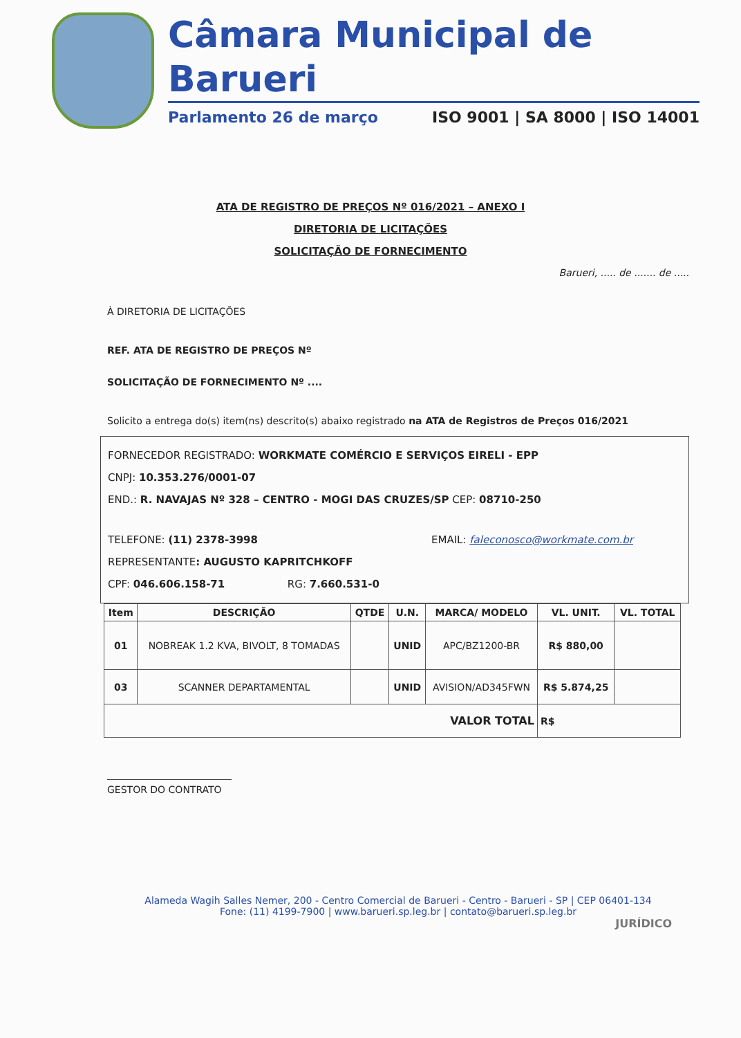Câmara Municipal de Barueri
Parlamento 26 de março ISO 9001 | SA 8000 | ISO 14001
ATA DE REGISTRO DE PREÇOS Nº 016/2021 – ANEXO I
DIRETORIA DE LICITAÇÕES
SOLICITAÇÃO DE FORNECIMENTO
Barueri, ..... de ....... de .....
À DIRETORIA DE LICITAÇÕES
REF. ATA DE REGISTRO DE PREÇOS Nº
SOLICITAÇÃO DE FORNECIMENTO Nº ....
Solicito a entrega do(s) item(ns) descrito(s) abaixo registrado na ATA de Registros de Preços 016/2021
FORNECEDOR REGISTRADO: WORKMATE COMÉRCIO E SERVIÇOS EIRELI - EPP
CNPJ: 10.353.276/0001-07
END.: R. NAVAJAS Nº 328 – CENTRO - MOGI DAS CRUZES/SP CEP: 08710-250
TELEFONE: (11) 2378-3998 EMAIL: faleconosco@workmate.com.br
REPRESENTANTE: AUGUSTO KAPRITCHKOFF
CPF: 046.606.158-71 RG: 7.660.531-0
| Item | DESCRIÇÃO | QTDE | U.N. | MARCA/ MODELO | VL. UNIT. | VL. TOTAL |
| --- | --- | --- | --- | --- | --- | --- |
| 01 | NOBREAK 1.2 KVA, BIVOLT, 8 TOMADAS | | UNID | APC/BZ1200-BR | R$ 880,00 | |
| 03 | SCANNER DEPARTAMENTAL | | UNID | AVISION/AD345FWN | R$ 5.874,25 | |
| VALOR TOTAL | | | | | R$ | |
GESTOR DO CONTRATO
Alameda Wagih Salles Nemer, 200 - Centro Comercial de Barueri - Centro - Barueri - SP | CEP 06401-134
Fone: (11) 4199-7900 | www.barueri.sp.leg.br | contato@barueri.sp.leg.br
JURÍDICO